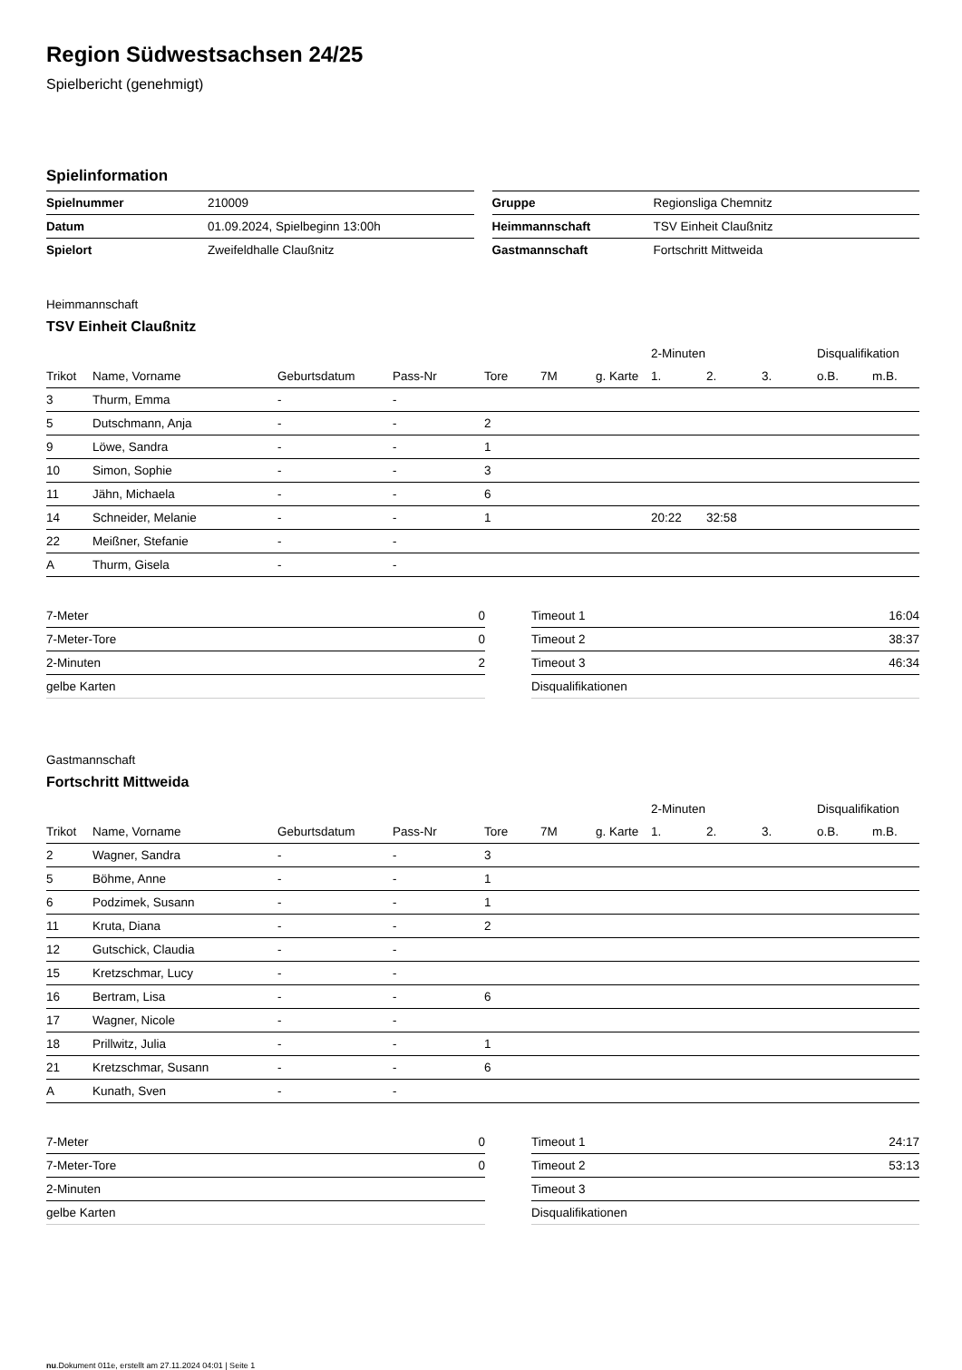Region Südwestsachsen 24/25
Spielbericht (genehmigt)
Spielinformation
| Spielnummer | 210009 |
| Datum | 01.09.2024, Spielbeginn 13:00h |
| Spielort | Zweifeldhalle Claußnitz |
| Gruppe | Regionsliga Chemnitz |
| Heimmannschaft | TSV Einheit Claußnitz |
| Gastmannschaft | Fortschritt Mittweida |
Heimmannschaft
TSV Einheit Claußnitz
| | | | | | | | 2-Minuten | | | Disqualifikation | |
| --- | --- | --- | --- | --- | --- | --- | --- | --- | --- | --- | --- |
| Trikot | Name, Vorname | Geburtsdatum | Pass-Nr | Tore | 7M | g. Karte | 1. | 2. | 3. | o.B. | m.B. |
| 3 | Thurm, Emma | - | - | | | | | | | | |
| 5 | Dutschmann, Anja | - | - | 2 | | | | | | | |
| 9 | Löwe, Sandra | - | - | 1 | | | | | | | |
| 10 | Simon, Sophie | - | - | 3 | | | | | | | |
| 11 | Jähn, Michaela | - | - | 6 | | | | | | | |
| 14 | Schneider, Melanie | - | - | 1 | | | 20:22 | 32:58 | | | |
| 22 | Meißner, Stefanie | - | - | | | | | | | | |
| A | Thurm, Gisela | - | - | | | | | | | | |
| 7-Meter | 0 |
| 7-Meter-Tore | 0 |
| 2-Minuten | 2 |
| gelbe Karten | |
| Timeout 1 | 16:04 |
| Timeout 2 | 38:37 |
| Timeout 3 | 46:34 |
| Disqualifikationen | |
Gastmannschaft
Fortschritt Mittweida
| | | | | | | | 2-Minuten | | | Disqualifikation | |
| --- | --- | --- | --- | --- | --- | --- | --- | --- | --- | --- | --- |
| Trikot | Name, Vorname | Geburtsdatum | Pass-Nr | Tore | 7M | g. Karte | 1. | 2. | 3. | o.B. | m.B. |
| 2 | Wagner, Sandra | - | - | 3 | | | | | | | |
| 5 | Böhme, Anne | - | - | 1 | | | | | | | |
| 6 | Podzimek, Susann | - | - | 1 | | | | | | | |
| 11 | Kruta, Diana | - | - | 2 | | | | | | | |
| 12 | Gutschick, Claudia | - | - | | | | | | | | |
| 15 | Kretzschmar, Lucy | - | - | | | | | | | | |
| 16 | Bertram, Lisa | - | - | 6 | | | | | | | |
| 17 | Wagner, Nicole | - | - | | | | | | | | |
| 18 | Prillwitz, Julia | - | - | 1 | | | | | | | |
| 21 | Kretzschmar, Susann | - | - | 6 | | | | | | | |
| A | Kunath, Sven | - | - | | | | | | | | |
| 7-Meter | 0 |
| 7-Meter-Tore | 0 |
| 2-Minuten | |
| gelbe Karten | |
| Timeout 1 | 24:17 |
| Timeout 2 | 53:13 |
| Timeout 3 | |
| Disqualifikationen | |
nu.Dokument 011e, erstellt am 27.11.2024 04:01 | Seite 1